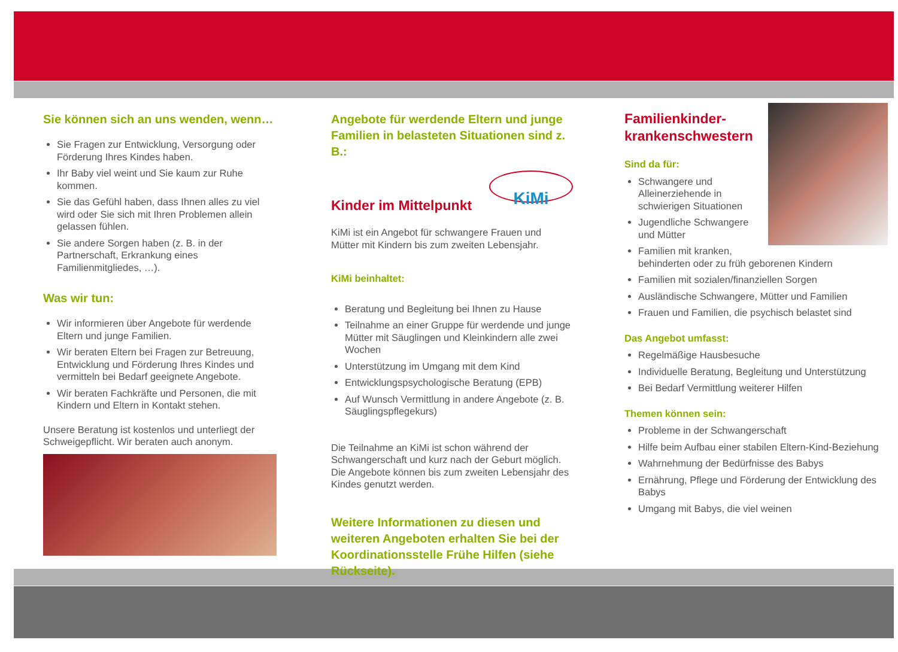Sie können sich an uns wenden, wenn…
Sie Fragen zur Entwicklung, Versorgung oder Förderung Ihres Kindes haben.
Ihr Baby viel weint und Sie kaum zur Ruhe kommen.
Sie das Gefühl haben, dass Ihnen alles zu viel wird oder Sie sich mit Ihren Problemen allein gelassen fühlen.
Sie andere Sorgen haben (z. B. in der Partnerschaft, Erkrankung eines Familienmitgliedes, …).
Was wir tun:
Wir informieren über Angebote für werdende Eltern und junge Familien.
Wir beraten Eltern bei Fragen zur Betreuung, Entwicklung und Förderung Ihres Kindes und vermitteln bei Bedarf geeignete Angebote.
Wir beraten Fachkräfte und Personen, die mit Kindern und Eltern in Kontakt stehen.
Unsere Beratung ist kostenlos und unterliegt der Schweigepflicht. Wir beraten auch anonym.
Angebote für werdende Eltern und junge Familien in belasteten Situationen sind z. B.:
KiMi
Kinder im Mittelpunkt
KiMi ist ein Angebot für schwangere Frauen und Mütter mit Kindern bis zum zweiten Lebensjahr.
KiMi beinhaltet:
Beratung und Begleitung bei Ihnen zu Hause
Teilnahme an einer Gruppe für werdende und junge Mütter mit Säuglingen und Kleinkindern alle zwei Wochen
Unterstützung im Umgang mit dem Kind
Entwicklungspsychologische Beratung (EPB)
Auf Wunsch Vermittlung in andere Angebote (z. B. Säuglingspflegekurs)
Die Teilnahme an KiMi ist schon während der Schwangerschaft und kurz nach der Geburt möglich. Die Angebote können bis zum zweiten Lebensjahr des Kindes genutzt werden.
Weitere Informationen zu diesen und weiteren Angeboten erhalten Sie bei der Koordinationsstelle Frühe Hilfen (siehe Rückseite).
Familienkinder-krankenschwestern
Sind da für:
Schwangere und Alleinerziehende in schwierigen Situationen
Jugendliche Schwangere und Mütter
Familien mit kranken, behinderten oder zu früh geborenen Kindern
Familien mit sozialen/finanziellen Sorgen
Ausländische Schwangere, Mütter und Familien
Frauen und Familien, die psychisch belastet sind
Das Angebot umfasst:
Regelmäßige Hausbesuche
Individuelle Beratung, Begleitung und Unterstützung
Bei Bedarf Vermittlung weiterer Hilfen
Themen können sein:
Probleme in der Schwangerschaft
Hilfe beim Aufbau einer stabilen Eltern-Kind-Beziehung
Wahrnehmung der Bedürfnisse des Babys
Ernährung, Pflege und Förderung der Entwicklung des Babys
Umgang mit Babys, die viel weinen